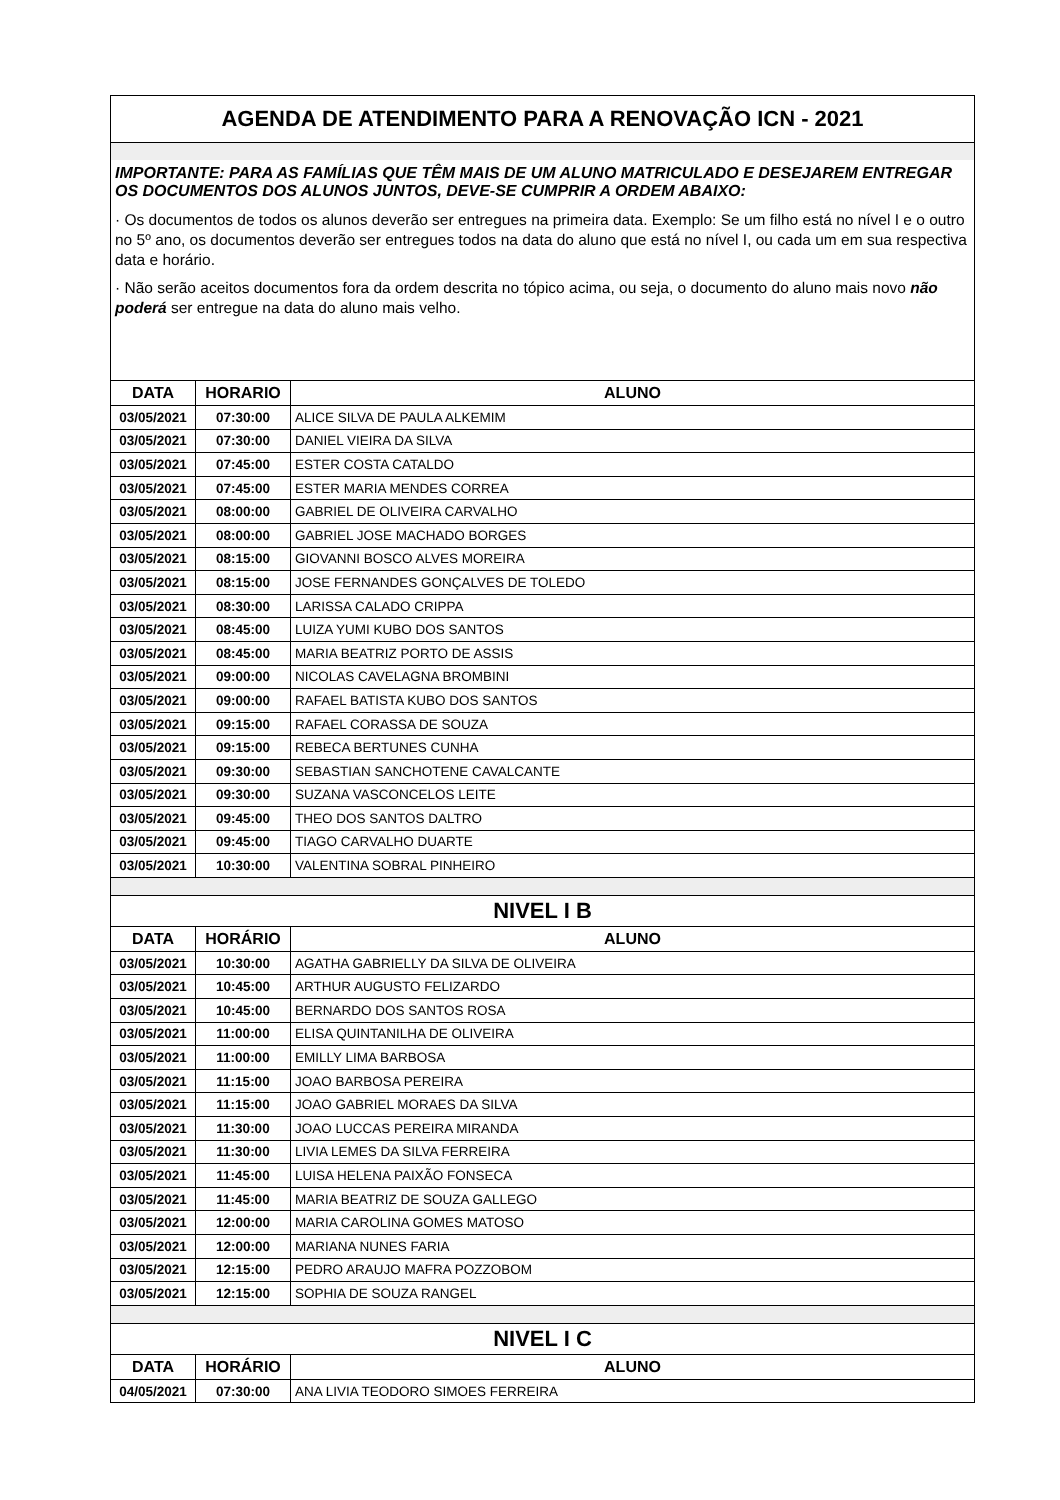| AGENDA DE ATENDIMENTO PARA A RENOVAÇÃO ICN - 2021 | | |
| IMPORTANTE: PARA AS FAMÍLIAS QUE TÊM MAIS DE UM ALUNO MATRICULADO E DESEJAREM ENTREGAR OS DOCUMENTOS DOS ALUNOS JUNTOS, DEVE-SE CUMPRIR A ORDEM ABAIXO: | | |
| · Os documentos de todos os alunos deverão ser entregues na primeira data. Exemplo: Se um filho está no nível I e o outro no 5º ano, os documentos deverão ser entregues todos na data do aluno que está no nível I, ou cada um em sua respectiva data e horário. · Não serão aceitos documentos fora da ordem descrita no tópico acima, ou seja, o documento do aluno mais novo não poderá ser entregue na data do aluno mais velho. | | |
| DATA | HORARIO | ALUNO |
| 03/05/2021 | 07:30:00 | ALICE SILVA DE PAULA ALKEMIM |
| 03/05/2021 | 07:30:00 | DANIEL VIEIRA DA SILVA |
| 03/05/2021 | 07:45:00 | ESTER COSTA CATALDO |
| 03/05/2021 | 07:45:00 | ESTER MARIA MENDES CORREA |
| 03/05/2021 | 08:00:00 | GABRIEL DE OLIVEIRA CARVALHO |
| 03/05/2021 | 08:00:00 | GABRIEL JOSE MACHADO BORGES |
| 03/05/2021 | 08:15:00 | GIOVANNI BOSCO ALVES MOREIRA |
| 03/05/2021 | 08:15:00 | JOSE FERNANDES GONÇALVES DE TOLEDO |
| 03/05/2021 | 08:30:00 | LARISSA CALADO CRIPPA |
| 03/05/2021 | 08:45:00 | LUIZA YUMI KUBO DOS SANTOS |
| 03/05/2021 | 08:45:00 | MARIA BEATRIZ PORTO DE ASSIS |
| 03/05/2021 | 09:00:00 | NICOLAS CAVELAGNA BROMBINI |
| 03/05/2021 | 09:00:00 | RAFAEL BATISTA KUBO DOS SANTOS |
| 03/05/2021 | 09:15:00 | RAFAEL CORASSA DE SOUZA |
| 03/05/2021 | 09:15:00 | REBECA BERTUNES CUNHA |
| 03/05/2021 | 09:30:00 | SEBASTIAN SANCHOTENE CAVALCANTE |
| 03/05/2021 | 09:30:00 | SUZANA VASCONCELOS LEITE |
| 03/05/2021 | 09:45:00 | THEO DOS SANTOS DALTRO |
| 03/05/2021 | 09:45:00 | TIAGO CARVALHO DUARTE |
| 03/05/2021 | 10:30:00 | VALENTINA SOBRAL PINHEIRO |
| NIVEL I B | | |
| DATA | HORÁRIO | ALUNO |
| 03/05/2021 | 10:30:00 | AGATHA GABRIELLY DA SILVA DE OLIVEIRA |
| 03/05/2021 | 10:45:00 | ARTHUR AUGUSTO FELIZARDO |
| 03/05/2021 | 10:45:00 | BERNARDO DOS SANTOS ROSA |
| 03/05/2021 | 11:00:00 | ELISA QUINTANILHA DE OLIVEIRA |
| 03/05/2021 | 11:00:00 | EMILLY LIMA BARBOSA |
| 03/05/2021 | 11:15:00 | JOAO BARBOSA PEREIRA |
| 03/05/2021 | 11:15:00 | JOAO GABRIEL MORAES DA SILVA |
| 03/05/2021 | 11:30:00 | JOAO LUCCAS PEREIRA MIRANDA |
| 03/05/2021 | 11:30:00 | LIVIA LEMES DA SILVA FERREIRA |
| 03/05/2021 | 11:45:00 | LUISA HELENA PAIXÃO FONSECA |
| 03/05/2021 | 11:45:00 | MARIA BEATRIZ DE SOUZA GALLEGO |
| 03/05/2021 | 12:00:00 | MARIA CAROLINA GOMES MATOSO |
| 03/05/2021 | 12:00:00 | MARIANA NUNES FARIA |
| 03/05/2021 | 12:15:00 | PEDRO ARAUJO MAFRA POZZOBOM |
| 03/05/2021 | 12:15:00 | SOPHIA DE SOUZA RANGEL |
| NIVEL I C | | |
| DATA | HORÁRIO | ALUNO |
| 04/05/2021 | 07:30:00 | ANA LIVIA TEODORO SIMOES FERREIRA |